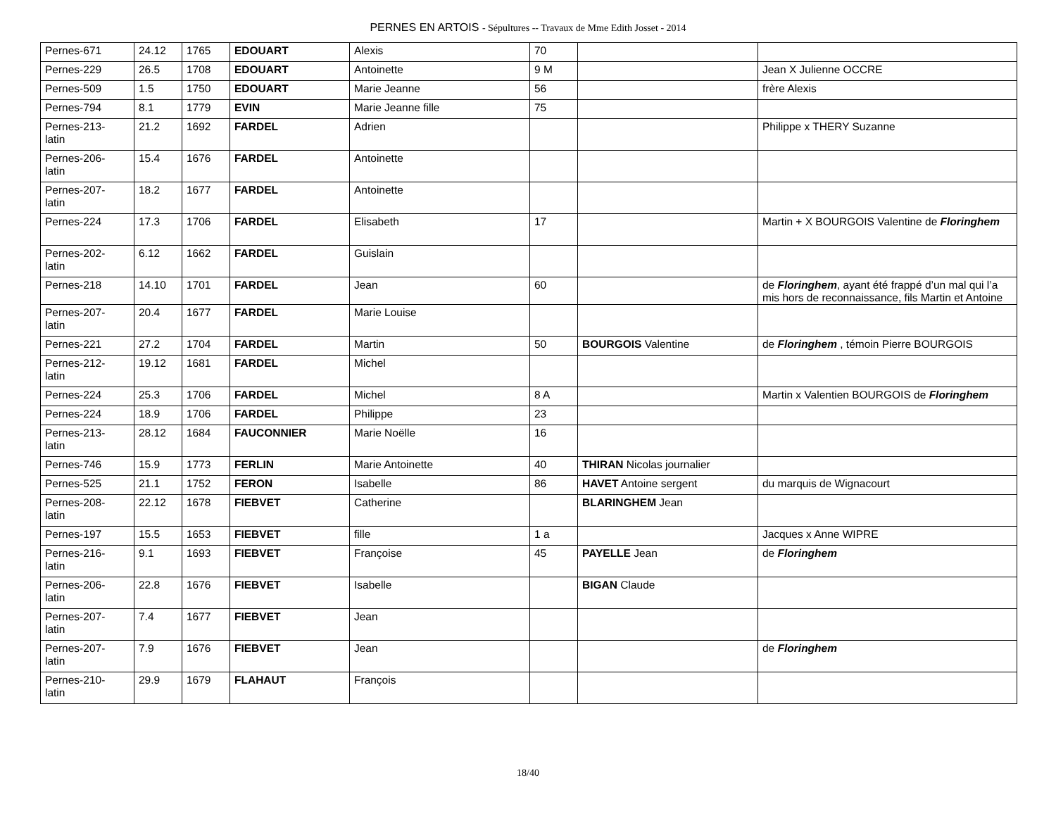PERNES EN ARTOIS - Sépultures -- Travaux de Mme Edith Josset - 2014
| Pernes-671 | 24.12 | 1765 | EDOUART | Alexis | 70 | | |
| Pernes-229 | 26.5 | 1708 | EDOUART | Antoinette | 9 M | | Jean X Julienne OCCRE |
| Pernes-509 | 1.5 | 1750 | EDOUART | Marie Jeanne | 56 | | frère Alexis |
| Pernes-794 | 8.1 | 1779 | EVIN | Marie Jeanne fille | 75 | | |
| Pernes-213- latin | 21.2 | 1692 | FARDEL | Adrien | | | Philippe x THERY Suzanne |
| Pernes-206- latin | 15.4 | 1676 | FARDEL | Antoinette | | | |
| Pernes-207- latin | 18.2 | 1677 | FARDEL | Antoinette | | | |
| Pernes-224 | 17.3 | 1706 | FARDEL | Elisabeth | 17 | | Martin + X BOURGOIS Valentine de Floringhem |
| Pernes-202- latin | 6.12 | 1662 | FARDEL | Guislain | | | |
| Pernes-218 | 14.10 | 1701 | FARDEL | Jean | 60 | | de Floringhem , ayant été frappé d’un mal qui l’a mis hors de reconnaissance, fils Martin et Antoine |
| Pernes-207- latin | 20.4 | 1677 | FARDEL | Marie Louise | | | |
| Pernes-221 | 27.2 | 1704 | FARDEL | Martin | 50 | BOURGOIS Valentine | de Floringhem , témoin Pierre BOURGOIS |
| Pernes-212- latin | 19.12 | 1681 | FARDEL | Michel | | | |
| Pernes-224 | 25.3 | 1706 | FARDEL | Michel | 8 A | | Martin x Valentien BOURGOIS de Floringhem |
| Pernes-224 | 18.9 | 1706 | FARDEL | Philippe | 23 | | |
| Pernes-213- latin | 28.12 | 1684 | FAUCONNIER | Marie Noëlle | 16 | | |
| Pernes-746 | 15.9 | 1773 | FERLIN | Marie Antoinette | 40 | THIRAN Nicolas journalier | |
| Pernes-525 | 21.1 | 1752 | FERON | Isabelle | 86 | HAVET Antoine sergent | du marquis de Wignacourt |
| Pernes-208- latin | 22.12 | 1678 | FIEBVET | Catherine | | BLARINGHEM Jean | |
| Pernes-197 | 15.5 | 1653 | FIEBVET | fille | 1 a | | Jacques x Anne WIPRE |
| Pernes-216- latin | 9.1 | 1693 | FIEBVET | Françoise | 45 | PAYELLE Jean | de Floringhem |
| Pernes-206- latin | 22.8 | 1676 | FIEBVET | Isabelle | | BIGAN Claude | |
| Pernes-207- latin | 7.4 | 1677 | FIEBVET | Jean | | | |
| Pernes-207- latin | 7.9 | 1676 | FIEBVET | Jean | | | de Floringhem |
| Pernes-210- latin | 29.9 | 1679 | FLAHAUT | François | | | |
18/40